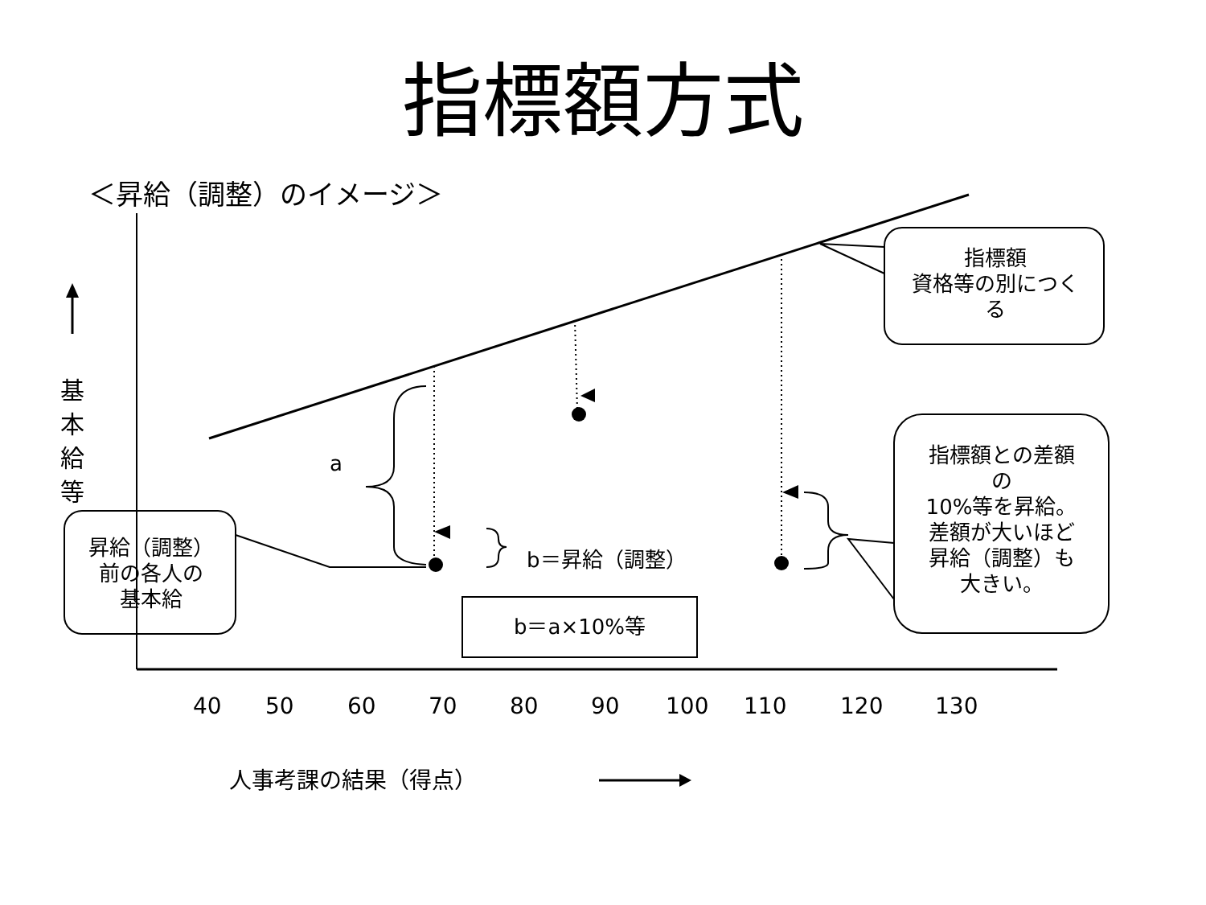指標額方式
＜昇給（調整）のイメージ＞
基
本
給
等
a
b＝昇給（調整）
b＝a×10%等
昇給（調整）
前の各人の
基本給
指標額
資格等の別につく
る
指標額との差額
の
10%等を昇給。
差額が大いほど
昇給（調整）も
大きい。
40 50 60 70 80 90 100 110 120 130
人事考課の結果（得点）